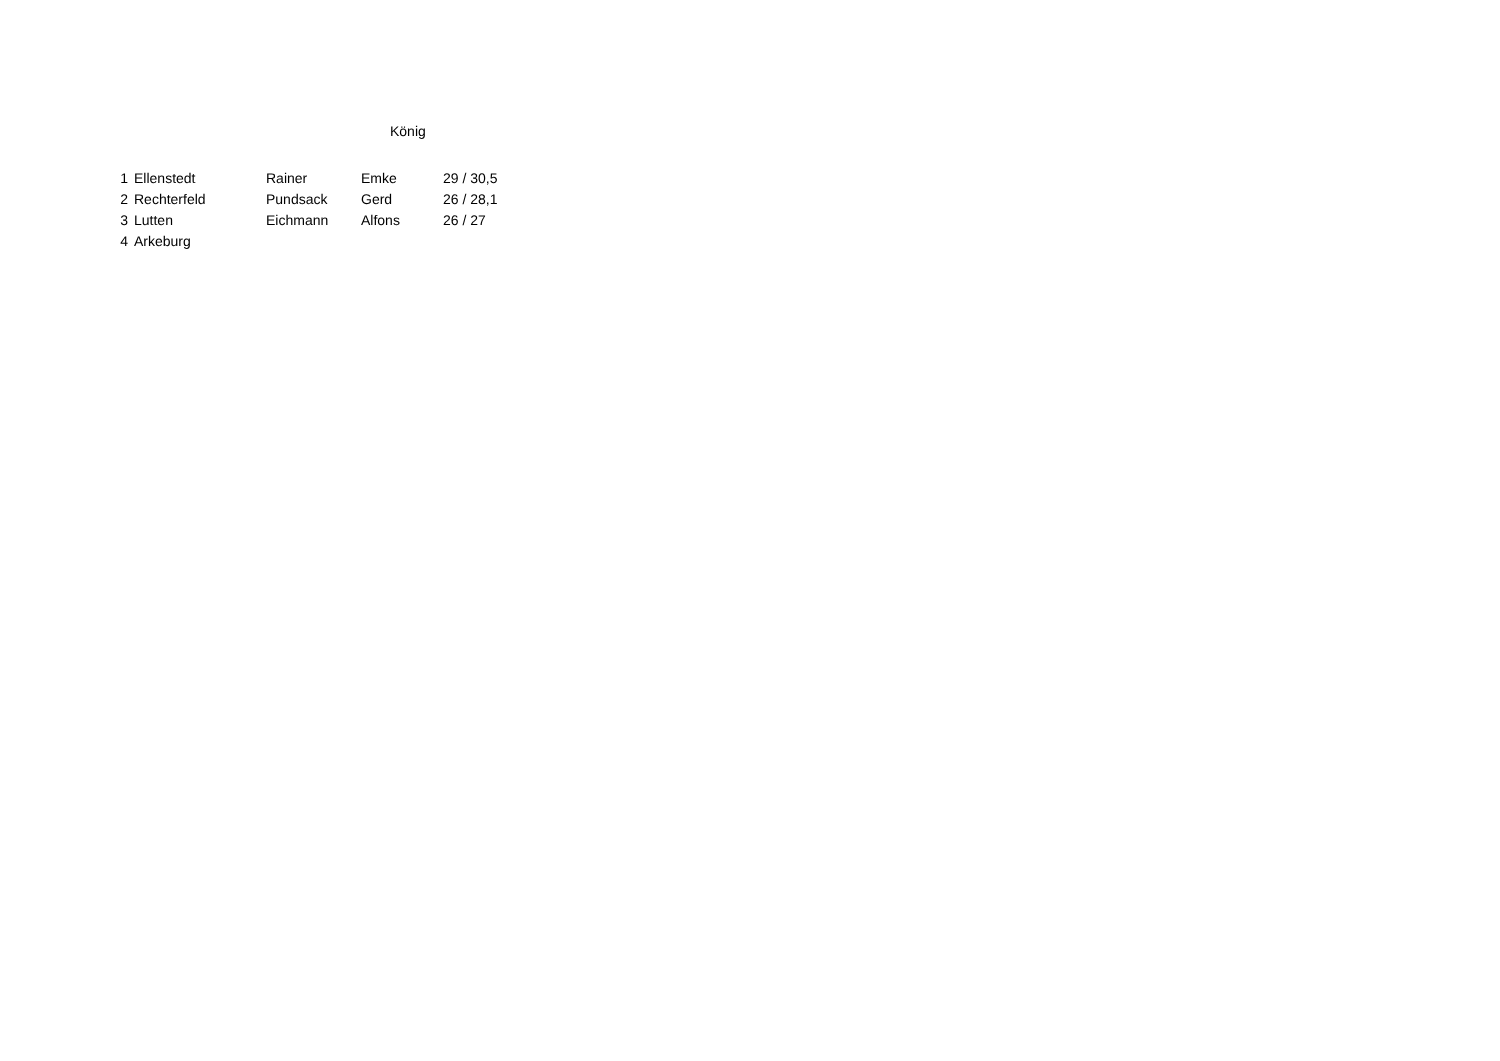König
| 1 | Ellenstedt | Rainer | Emke | 29 / 30,5 |
| 2 | Rechterfeld | Pundsack | Gerd | 26 / 28,1 |
| 3 | Lutten | Eichmann | Alfons | 26 / 27 |
| 4 | Arkeburg | | | |